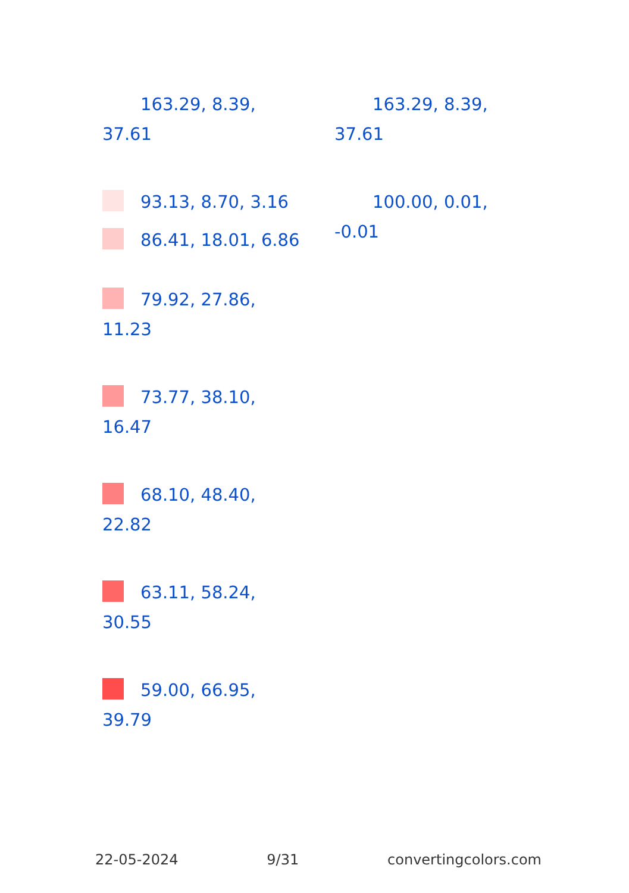163.29, 8.39, 37.61
93.13, 8.70, 3.16
86.41, 18.01, 6.86
79.92, 27.86, 11.23
73.77, 38.10, 16.47
68.10, 48.40, 22.82
63.11, 58.24, 30.55
59.00, 66.95, 39.79
163.29, 8.39, 37.61
100.00, 0.01, -0.01
22-05-2024 9/31 convertingcolors.com